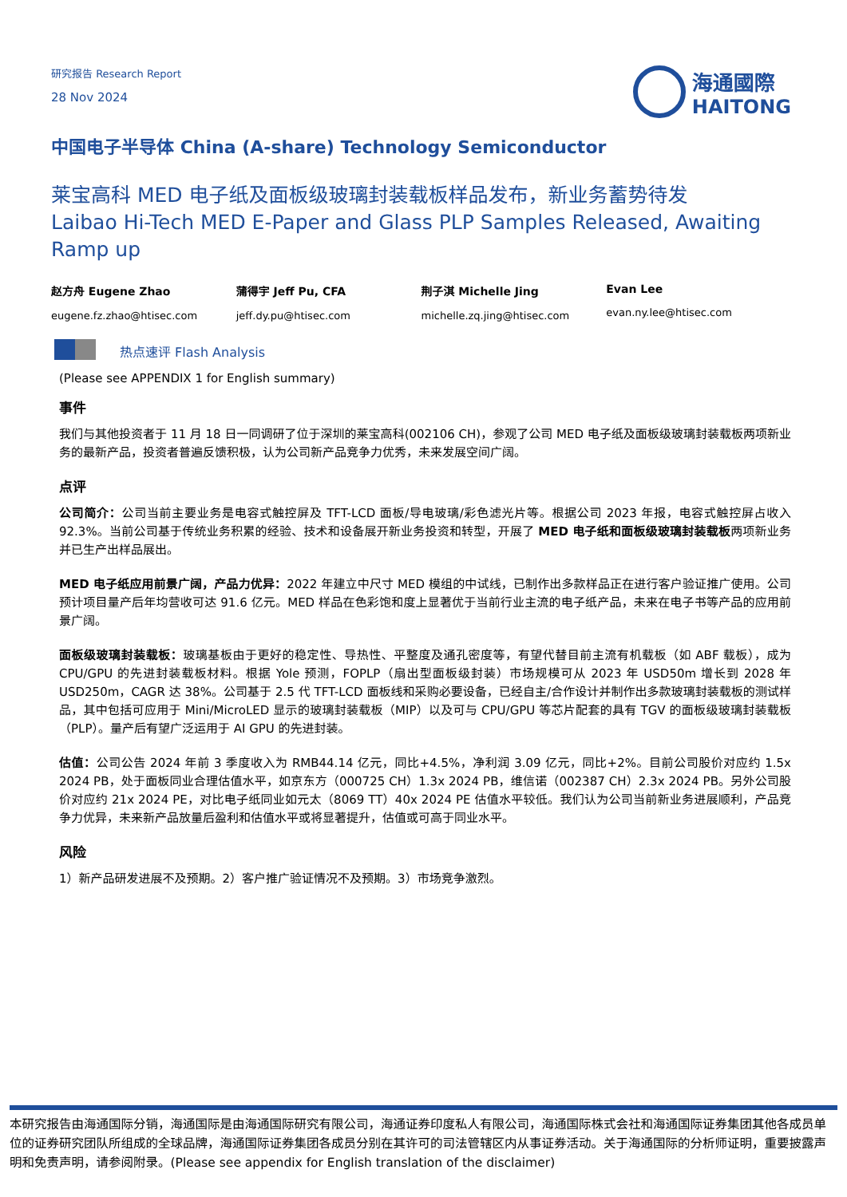研究报告 Research Report
28 Nov 2024
海通國際
HAITONG
中国电子半导体 China (A-share) Technology Semiconductor
莱宝高科 MED 电子纸及面板级玻璃封装载板样品发布，新业务蓄势待发
Laibao Hi-Tech MED E-Paper and Glass PLP Samples Released, Awaiting Ramp up
赵方舟 Eugene Zhao
eugene.fz.zhao@htisec.com
蒲得宇 Jeff Pu, CFA
jeff.dy.pu@htisec.com
荆子淇 Michelle Jing
michelle.zq.jing@htisec.com
Evan Lee
evan.ny.lee@htisec.com
热点速评 Flash Analysis
(Please see APPENDIX 1 for English summary)
事件
我们与其他投资者于 11 月 18 日一同调研了位于深圳的莱宝高科(002106 CH)，参观了公司 MED 电子纸及面板级玻璃封装载板两项新业务的最新产品，投资者普遍反馈积极，认为公司新产品竞争力优秀，未来发展空间广阔。
点评
公司简介：公司当前主要业务是电容式触控屏及 TFT-LCD 面板/导电玻璃/彩色滤光片等。根据公司 2023 年报，电容式触控屏占收入 92.3%。当前公司基于传统业务积累的经验、技术和设备展开新业务投资和转型，开展了 MED 电子纸和面板级玻璃封装载板两项新业务并已生产出样品展出。
MED 电子纸应用前景广阔，产品力优异：2022 年建立中尺寸 MED 模组的中试线，已制作出多款样品正在进行客户验证推广使用。公司预计项目量产后年均营收可达 91.6 亿元。MED 样品在色彩饱和度上显著优于当前行业主流的电子纸产品，未来在电子书等产品的应用前景广阔。
面板级玻璃封装载板：玻璃基板由于更好的稳定性、导热性、平整度及通孔密度等，有望代替目前主流有机载板（如 ABF 载板），成为 CPU/GPU 的先进封装载板材料。根据 Yole 预测，FOPLP（扇出型面板级封装）市场规模可从 2023 年 USD50m 增长到 2028 年 USD250m，CAGR 达 38%。公司基于 2.5 代 TFT-LCD 面板线和采购必要设备，已经自主/合作设计并制作出多款玻璃封装载板的测试样品，其中包括可应用于 Mini/MicroLED 显示的玻璃封装载板（MIP）以及可与 CPU/GPU 等芯片配套的具有 TGV 的面板级玻璃封装载板（PLP）。量产后有望广泛运用于 AI GPU 的先进封装。
估值：公司公告 2024 年前 3 季度收入为 RMB44.14 亿元，同比+4.5%，净利润 3.09 亿元，同比+2%。目前公司股价对应约 1.5x 2024 PB，处于面板同业合理估值水平，如京东方（000725 CH）1.3x 2024 PB，维信诺（002387 CH）2.3x 2024 PB。另外公司股价对应约 21x 2024 PE，对比电子纸同业如元太（8069 TT）40x 2024 PE 估值水平较低。我们认为公司当前新业务进展顺利，产品竞争力优异，未来新产品放量后盈利和估值水平或将显著提升，估值或可高于同业水平。
风险
1）新产品研发进展不及预期。2）客户推广验证情况不及预期。3）市场竞争激烈。
本研究报告由海通国际分销，海通国际是由海通国际研究有限公司，海通证券印度私人有限公司，海通国际株式会社和海通国际证券集团其他各成员单位的证券研究团队所组成的全球品牌，海通国际证券集团各成员分别在其许可的司法管辖区内从事证券活动。关于海通国际的分析师证明，重要披露声明和免责声明，请参阅附录。(Please see appendix for English translation of the disclaimer)